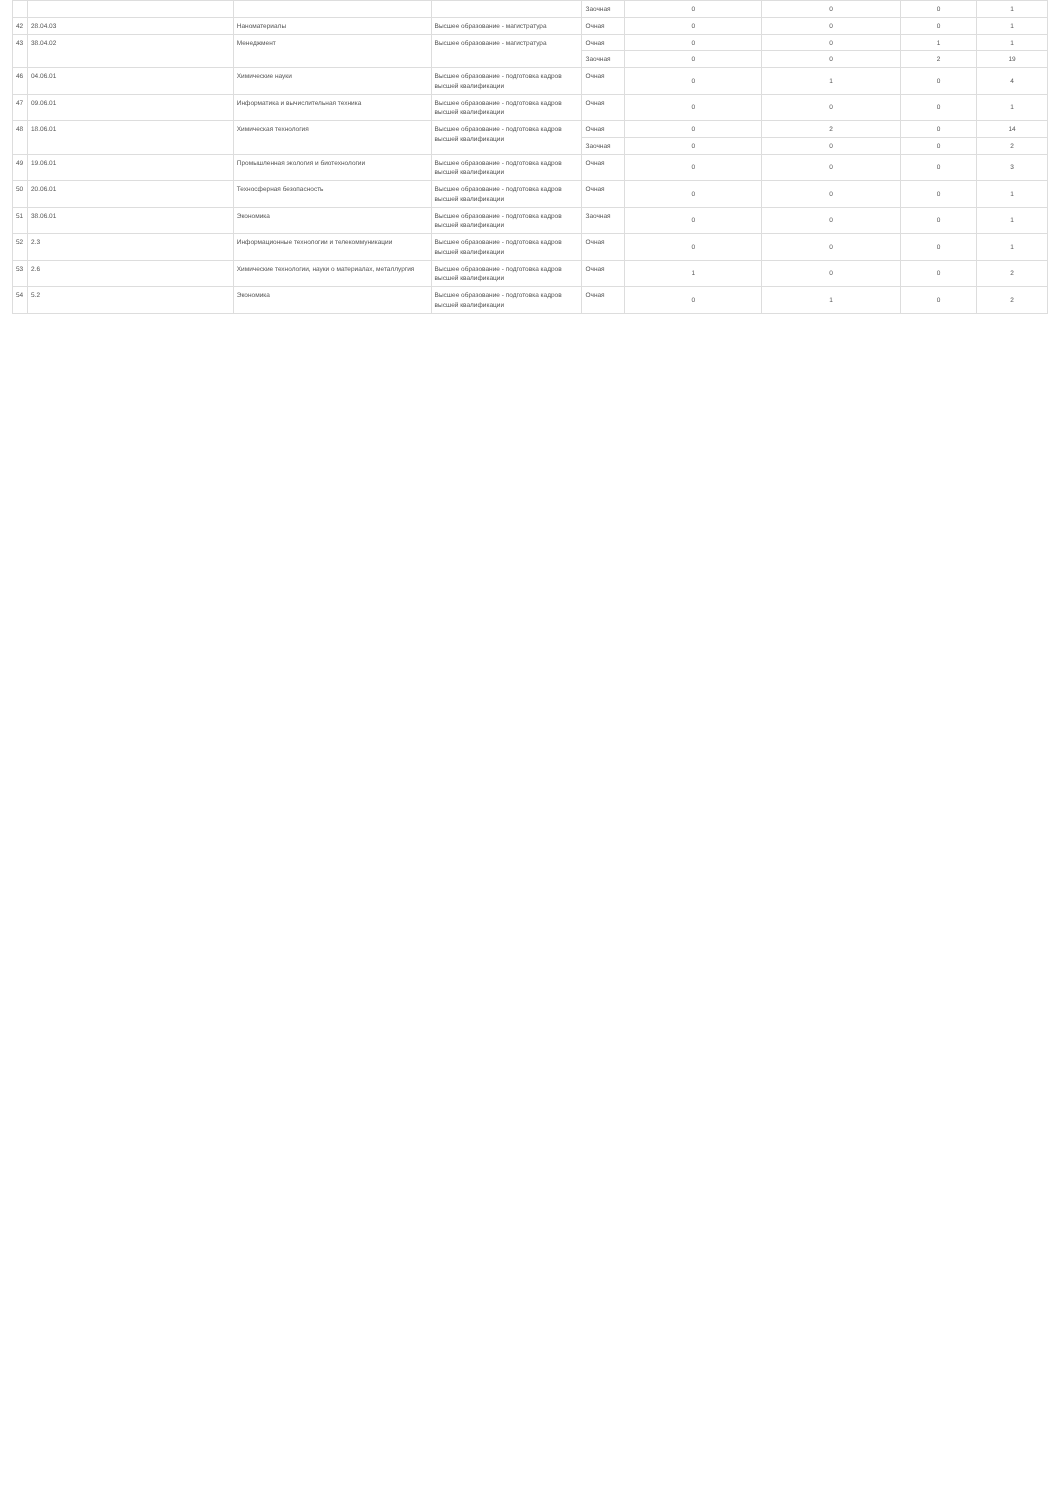| | | | | Заочная | 0 | 0 | 0 | 1 |
| 42 | 28.04.03 | Наноматериалы | Высшее образование - магистратура | Очная | 0 | 0 | 0 | 1 |
| 43 | 38.04.02 | Менеджмент | Высшее образование - магистратура | Очная | 0 | 0 | 1 | 1 |
| | | | | Заочная | 0 | 0 | 2 | 19 |
| 46 | 04.06.01 | Химические науки | Высшее образование - подготовка кадров высшей квалификации | Очная | 0 | 1 | 0 | 4 |
| 47 | 09.06.01 | Информатика и вычислительная техника | Высшее образование - подготовка кадров высшей квалификации | Очная | 0 | 0 | 0 | 1 |
| 48 | 18.06.01 | Химическая технология | Высшее образование - подготовка кадров высшей квалификации | Очная | 0 | 2 | 0 | 14 |
| | | | | Заочная | 0 | 0 | 0 | 2 |
| 49 | 19.06.01 | Промышленная экология и биотехнологии | Высшее образование - подготовка кадров высшей квалификации | Очная | 0 | 0 | 0 | 3 |
| 50 | 20.06.01 | Техносферная безопасность | Высшее образование - подготовка кадров высшей квалификации | Очная | 0 | 0 | 0 | 1 |
| 51 | 38.06.01 | Экономика | Высшее образование - подготовка кадров высшей квалификации | Заочная | 0 | 0 | 0 | 1 |
| 52 | 2.3 | Информационные технологии и телекоммуникации | Высшее образование - подготовка кадров высшей квалификации | Очная | 0 | 0 | 0 | 1 |
| 53 | 2.6 | Химические технологии, науки о материалах, металлургия | Высшее образование - подготовка кадров высшей квалификации | Очная | 1 | 0 | 0 | 2 |
| 54 | 5.2 | Экономика | Высшее образование - подготовка кадров высшей квалификации | Очная | 0 | 1 | 0 | 2 |